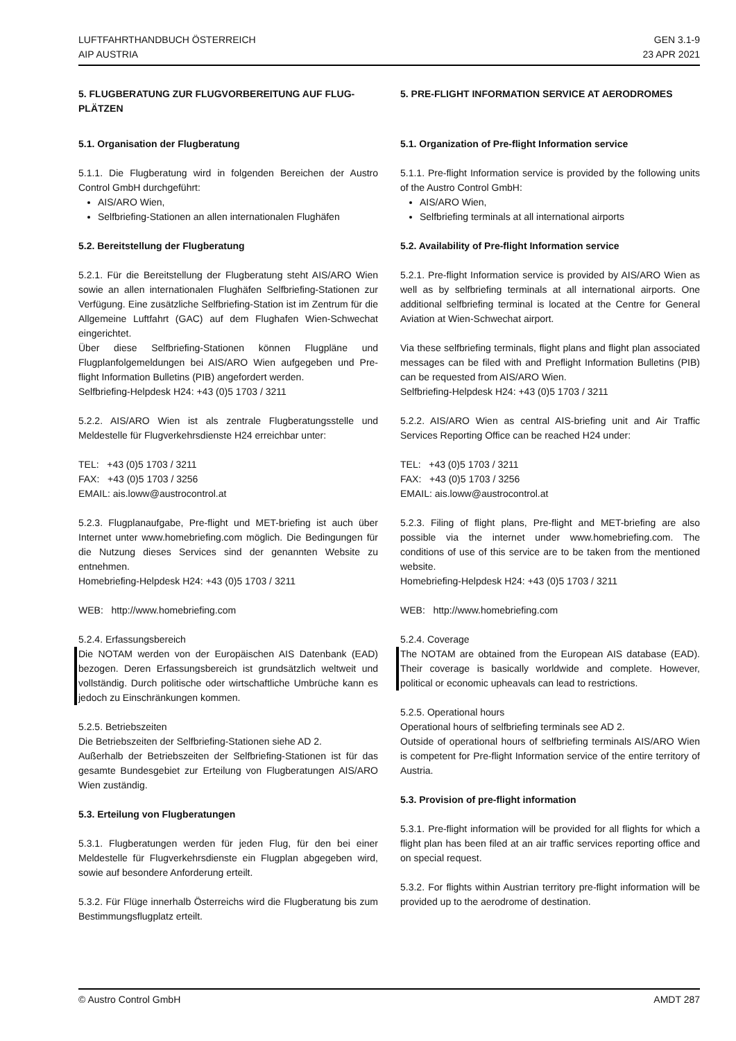LUFTFAHRTHANDBUCH ÖSTERREICH
AIP AUSTRIA
GEN 3.1-9
23 APR 2021
5. FLUGBERATUNG ZUR FLUGVORBEREITUNG AUF FLUG-PLÄTZEN
5.1. Organisation der Flugberatung
5.1.1. Die Flugberatung wird in folgenden Bereichen der Austro Control GmbH durchgeführt:
AIS/ARO Wien,
Selfbriefing-Stationen an allen internationalen Flughäfen
5.2. Bereitstellung der Flugberatung
5.2.1. Für die Bereitstellung der Flugberatung steht AIS/ARO Wien sowie an allen internationalen Flughäfen Selfbriefing-Stationen zur Verfügung. Eine zusätzliche Selfbriefing-Station ist im Zentrum für die Allgemeine Luftfahrt (GAC) auf dem Flughafen Wien-Schwechat eingerichtet.
Über diese Selfbriefing-Stationen können Flugpläne und Flugplanfolgemeldungen bei AIS/ARO Wien aufgegeben und Pre-flight Information Bulletins (PIB) angefordert werden.
Selfbriefing-Helpdesk H24: +43 (0)5 1703 / 3211
5.2.2. AIS/ARO Wien ist als zentrale Flugberatungsstelle und Meldestelle für Flugverkehrsdienste H24 erreichbar unter:
TEL: +43 (0)5 1703 / 3211
FAX: +43 (0)5 1703 / 3256
EMAIL: ais.loww@austrocontrol.at
5.2.3. Flugplanaufgabe, Pre-flight und MET-briefing ist auch über Internet unter www.homebriefing.com möglich. Die Bedingungen für die Nutzung dieses Services sind der genannten Website zu entnehmen.
Homebriefing-Helpdesk H24: +43 (0)5 1703 / 3211
WEB: http://www.homebriefing.com
5.2.4. Erfassungsbereich
Die NOTAM werden von der Europäischen AIS Datenbank (EAD) bezogen. Deren Erfassungsbereich ist grundsätzlich weltweit und vollständig. Durch politische oder wirtschaftliche Umbrüche kann es jedoch zu Einschränkungen kommen.
5.2.5. Betriebszeiten
Die Betriebszeiten der Selfbriefing-Stationen siehe AD 2.
Außerhalb der Betriebszeiten der Selfbriefing-Stationen ist für das gesamte Bundesgebiet zur Erteilung von Flugberatungen AIS/ARO Wien zuständig.
5.3. Erteilung von Flugberatungen
5.3.1. Flugberatungen werden für jeden Flug, für den bei einer Meldestelle für Flugverkehrsdienste ein Flugplan abgegeben wird, sowie auf besondere Anforderung erteilt.
5.3.2. Für Flüge innerhalb Österreichs wird die Flugberatung bis zum Bestimmungsflugplatz erteilt.
5. PRE-FLIGHT INFORMATION SERVICE AT AERODROMES
5.1. Organization of Pre-flight Information service
5.1.1. Pre-flight Information service is provided by the following units of the Austro Control GmbH:
AIS/ARO Wien,
Selfbriefing terminals at all international airports
5.2. Availability of Pre-flight Information service
5.2.1. Pre-flight Information service is provided by AIS/ARO Wien as well as by selfbriefing terminals at all international airports. One additional selfbriefing terminal is located at the Centre for General Aviation at Wien-Schwechat airport.
Via these selfbriefing terminals, flight plans and flight plan associated messages can be filed with and Preflight Information Bulletins (PIB) can be requested from AIS/ARO Wien.
Selfbriefing-Helpdesk H24: +43 (0)5 1703 / 3211
5.2.2. AIS/ARO Wien as central AIS-briefing unit and Air Traffic Services Reporting Office can be reached H24 under:
TEL: +43 (0)5 1703 / 3211
FAX: +43 (0)5 1703 / 3256
EMAIL: ais.loww@austrocontrol.at
5.2.3. Filing of flight plans, Pre-flight and MET-briefing are also possible via the internet under www.homebriefing.com. The conditions of use of this service are to be taken from the mentioned website.
Homebriefing-Helpdesk H24: +43 (0)5 1703 / 3211
WEB: http://www.homebriefing.com
5.2.4. Coverage
The NOTAM are obtained from the European AIS database (EAD). Their coverage is basically worldwide and complete. However, political or economic upheavals can lead to restrictions.
5.2.5. Operational hours
Operational hours of selfbriefing terminals see AD 2.
Outside of operational hours of selfbriefing terminals AIS/ARO Wien is competent for Pre-flight Information service of the entire territory of Austria.
5.3. Provision of pre-flight information
5.3.1. Pre-flight information will be provided for all flights for which a flight plan has been filed at an air traffic services reporting office and on special request.
5.3.2. For flights within Austrian territory pre-flight information will be provided up to the aerodrome of destination.
© Austro Control GmbH AMDT 287